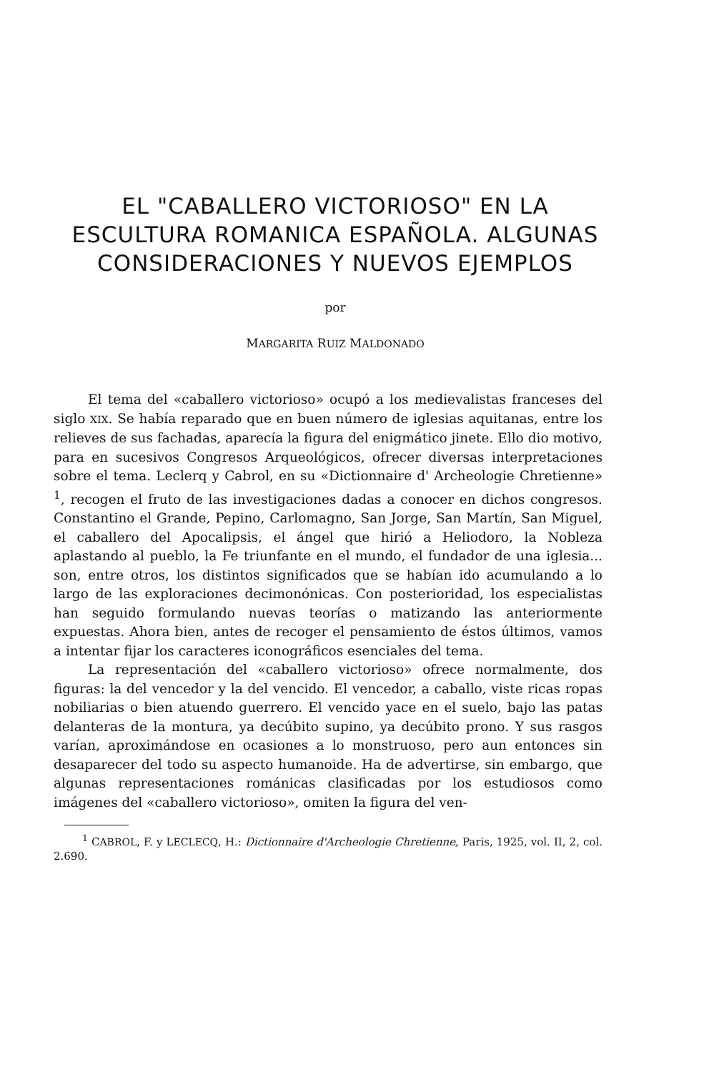EL "CABALLERO VICTORIOSO" EN LA ESCULTURA ROMANICA ESPAÑOLA. ALGUNAS CONSIDERACIONES Y NUEVOS EJEMPLOS
por
MARGARITA RUIZ MALDONADO
El tema del «caballero victorioso» ocupó a los medievalistas franceses del siglo XIX. Se había reparado que en buen número de iglesias aquitanas, entre los relieves de sus fachadas, aparecía la figura del enigmático jinete. Ello dio motivo, para en sucesivos Congresos Arqueológicos, ofrecer diversas interpretaciones sobre el tema. Leclerq y Cabrol, en su «Dictionnaire d' Archeologie Chretienne» <sup>1</sup>, recogen el fruto de las investigaciones dadas a conocer en dichos congresos. Constantino el Grande, Pepino, Carlomagno, San Jorge, San Martín, San Miguel, el caballero del Apocalipsis, el ángel que hirió a Heliodoro, la Nobleza aplastando al pueblo, la Fe triunfante en el mundo, el fundador de una iglesia... son, entre otros, los distintos significados que se habían ido acumulando a lo largo de las exploraciones decimonónicas. Con posterioridad, los especialistas han seguido formulando nuevas teorías o matizando las anteriormente expuestas. Ahora bien, antes de recoger el pensamiento de éstos últimos, vamos a intentar fijar los caracteres iconográficos esenciales del tema.
La representación del «caballero victorioso» ofrece normalmente, dos figuras: la del vencedor y la del vencido. El vencedor, a caballo, viste ricas ropas nobiliarias o bien atuendo guerrero. El vencido yace en el suelo, bajo las patas delanteras de la montura, ya decúbito supino, ya decúbito prono. Y sus rasgos varían, aproximándose en ocasiones a lo monstruoso, pero aun entonces sin desaparecer del todo su aspecto humanoide. Ha de advertirse, sin embargo, que algunas representaciones románicas clasificadas por los estudiosos como imágenes del «caballero victorioso», omiten la figura del ven-
<sup>1</sup> CABROL, F. y LECLECQ, H.: Dictionnaire d'Archeologie Chretienne, Paris, 1925, vol. II, 2, col. 2.690.